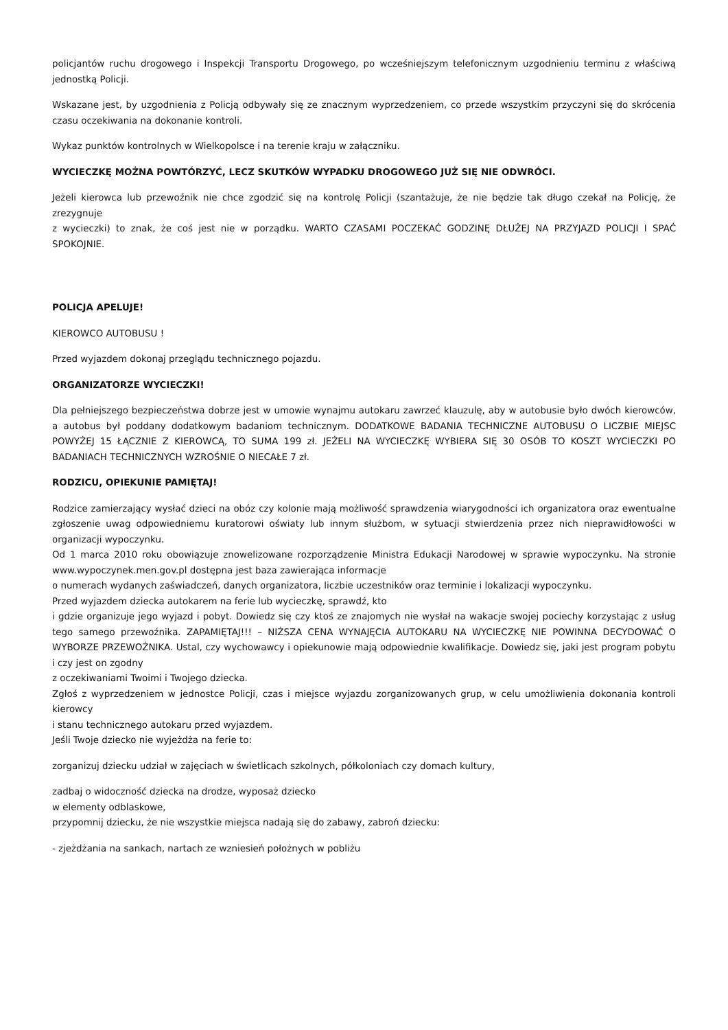policjantów ruchu drogowego i Inspekcji Transportu Drogowego, po wcześniejszym telefonicznym uzgodnieniu terminu z właściwą jednostką Policji.
Wskazane jest, by uzgodnienia z Policją odbywały się ze znacznym wyprzedzeniem, co przede wszystkim przyczyni się do skrócenia czasu oczekiwania na dokonanie kontroli.
Wykaz punktów kontrolnych w Wielkopolsce i na terenie kraju w załączniku.
WYCIECZKĘ MOŻNA POWTÓRZYĆ, LECZ SKUTKÓW WYPADKU DROGOWEGO JUŻ SIĘ NIE ODWRÓCI.
Jeżeli kierowca lub przewoźnik nie chce zgodzić się na kontrolę Policji (szantażuje, że nie będzie tak długo czekał na Policję, że zrezygnuje
z wycieczki) to znak, że coś jest nie w porządku. WARTO CZASAMI POCZEKAĆ GODZINĘ DŁUŻEJ NA PRZYJAZD POLICJI I SPAĆ SPOKOJNIE.
POLICJA APELUJE!
KIEROWCO AUTOBUSU !
Przed wyjazdem dokonaj przeglądu technicznego pojazdu.
ORGANIZATORZE WYCIECZKI!
Dla pełniejszego bezpieczeństwa dobrze jest w umowie wynajmu autokaru zawrzeć klauzulę, aby w autobusie było dwóch kierowców, a autobus był poddany dodatkowym badaniom technicznym. DODATKOWE BADANIA TECHNICZNE AUTOBUSU O LICZBIE MIEJSC POWYŻEJ 15 ŁĄCZNIE Z KIEROWCĄ, TO SUMA 199 zł. JEŻELI NA WYCIECZKĘ WYBIERA SIĘ 30 OSÓB TO KOSZT WYCIECZKI PO BADANIACH TECHNICZNYCH WZROŚNIE O NIECAŁE 7 zł.
RODZICU, OPIEKUNIE PAMIĘTAJ!
Rodzice zamierzający wysłać dzieci na obóz czy kolonie mają możliwość sprawdzenia wiarygodności ich organizatora oraz ewentualne zgłoszenie uwag odpowiedniemu kuratorowi oświaty lub innym służbom, w sytuacji stwierdzenia przez nich nieprawidłowości w organizacji wypoczynku.
Od 1 marca 2010 roku obowiązuje znowelizowane rozporządzenie Ministra Edukacji Narodowej w sprawie wypoczynku. Na stronie www.wypoczynek.men.gov.pl dostępna jest baza zawierająca informacje
o numerach wydanych zaświadczeń, danych organizatora, liczbie uczestników oraz terminie i lokalizacji wypoczynku.
Przed wyjazdem dziecka autokarem na ferie lub wycieczkę, sprawdź, kto
i gdzie organizuje jego wyjazd i pobyt. Dowiedz się czy ktoś ze znajomych nie wysłał na wakacje swojej pociechy korzystając z usług tego samego przewoźnika. ZAPAMIĘTAJ!!! – NIŻSZA CENA WYNAJĘCIA AUTOKARU NA WYCIECZKĘ NIE POWINNA DECYDOWAĆ O WYBORZE PRZEWOŹNIKA. Ustal, czy wychowawcy i opiekunowie mają odpowiednie kwalifikacje. Dowiedz się, jaki jest program pobytu i czy jest on zgodny
z oczekiwaniami Twoimi i Twojego dziecka.
Zgłoś z wyprzedzeniem w jednostce Policji, czas i miejsce wyjazdu zorganizowanych grup, w celu umożliwienia dokonania kontroli kierowcy
i stanu technicznego autokaru przed wyjazdem.
Jeśli Twoje dziecko nie wyjeżdża na ferie to:
zorganizuj dziecku udział w zajęciach w świetlicach szkolnych, półkoloniach czy domach kultury,
zadbaj o widoczność dziecka na drodze, wyposaż dziecko
w elementy odblaskowe,
przypomnij dziecku, że nie wszystkie miejsca nadają się do zabawy, zabroń dziecku:
- zjeżdżania na sankach, nartach ze wzniesień położnych w pobliżu